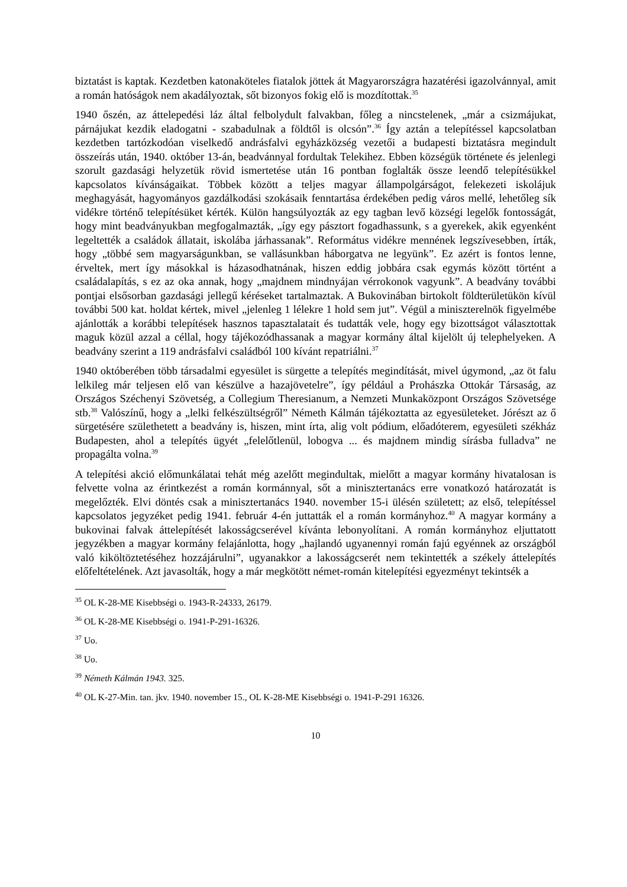biztatást is kaptak. Kezdetben katonaköteles fiatalok jöttek át Magyarországra hazatérési igazolvánnyal, amit a román hatóságok nem akadályoztak, sőt bizonyos fokig elő is mozdítottak.<sup>35</sup>
1940 őszén, az áttelepedési láz által felbolydult falvakban, főleg a nincstelenek, „már a csizmájukat, párnájukat kezdik eladogatni - szabadulnak a földtől is olcsón”.<sup>36</sup> Így aztán a telepítéssel kapcsolatban kezdetben tartózkodóan viselkedő andrásfalvi egyházközség vezetői a budapesti biztatásra megindult összeírás után, 1940. október 13-án, beadvánnyal fordultak Telekihez. Ebben községük története és jelenlegi szorult gazdasági helyzetük rövid ismertetése után 16 pontban foglalták össze leendő telepítésükkel kapcsolatos kívánságaikat. Többek között a teljes magyar állampolgárságot, felekezeti iskolájuk meghagyását, hagyományos gazdálkodási szokásaik fenntartása érdekében pedig város mellé, lehetőleg sík vidékre történő telepítésüket kérték. Külön hangsúlyozták az egy tagban levő községi legelők fontosságát, hogy mint beadványukban megfogalmazták, „így egy pásztort fogadhassunk, s a gyerekek, akik egyenként legeltették a családok állatait, iskolába járhassanak”. Református vidékre mennének legszívesebben, írták, hogy „többé sem magyarságunkban, se vallásunkban háborgatva ne legyünk”. Ez azért is fontos lenne, érveltek, mert így másokkal is házasodhatnának, hiszen eddig jobbára csak egymás között történt a családalapítás, s ez az oka annak, hogy „majdnem mindnyájan vérrokonok vagyunk”. A beadvány további pontjai elsősorban gazdasági jellegű kéréseket tartalmaztak. A Bukovinában birtokolt földterületükön kívül további 500 kat. holdat kértek, mivel „jelenleg 1 lélekre 1 hold sem jut”. Végül a miniszterelnök figyelmébe ajánlották a korábbi telepítések hasznos tapasztalatait és tudatták vele, hogy egy bizottságot választottak maguk közül azzal a céllal, hogy tájékozódhassanak a magyar kormány által kijelölt új telephelyeken. A beadvány szerint a 119 andrásfalvi családból 100 kívánt repatriálni.<sup>37</sup>
1940 októberében több társadalmi egyesület is sürgette a telepítés megindítását, mivel úgymond, „az öt falu lelkileg már teljesen elő van készülve a hazajövetelre”, így például a Prohászka Ottokár Társaság, az Országos Széchenyi Szövetség, a Collegium Theresianum, a Nemzeti Munkaközpont Országos Szövetsége stb.<sup>38</sup> Valószínű, hogy a „lelki felkészültségről” Németh Kálmán tájékoztatta az egyesületeket. Jórészt az ő sürgetésére születhetett a beadvány is, hiszen, mint írta, alig volt pódium, előadóterem, egyesületi székház Budapesten, ahol a telepítés ügyét „felelőtlenül, lobogva ... és majdnem mindig sírásba fulladva” ne propagálta volna.<sup>39</sup>
A telepítési akció előmunkálatai tehát még azelőtt megindultak, mielőtt a magyar kormány hivatalosan is felvette volna az érintkezést a román kormánnyal, sőt a minisztertanács erre vonatkozó határozatát is megelőzték. Elvi döntés csak a minisztertanács 1940. november 15-i ülésén született; az első, telepítéssel kapcsolatos jegyzéket pedig 1941. február 4-én juttatták el a román kormányhoz.<sup>40</sup> A magyar kormány a bukovinai falvak áttelepítését lakosságcserével kívánta lebonyolítani. A román kormányhoz eljuttatott jegyzékben a magyar kormány felajánlotta, hogy „hajlandó ugyanennyi román fajú egyénnek az országból való kiköltöztetéséhez hozzájárulni”, ugyanakkor a lakosságcserét nem tekintették a székely áttelepítés előfeltételének. Azt javasolták, hogy a már megkötött német-román kitelepítési egyezményt tekintsék a
<sup>35</sup> OL K-28-ME Kisebbségi o. 1943-R-24333, 26179.
<sup>36</sup> OL K-28-ME Kisebbségi o. 1941-P-291-16326.
<sup>37</sup> Uo.
<sup>38</sup> Uo.
<sup>39</sup> Németh Kálmán 1943. 325.
<sup>40</sup> OL K-27-Min. tan. jkv. 1940. november 15., OL K-28-ME Kisebbségi o. 1941-P-291 16326.
10